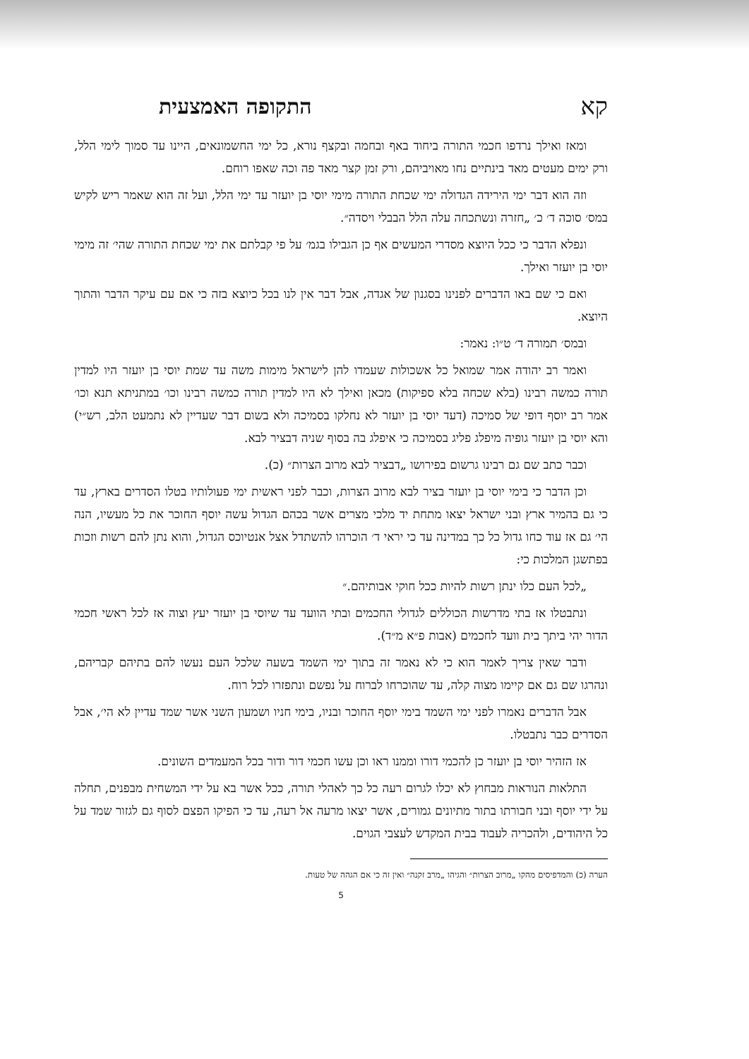קא התקופה האמצעית
ומאז ואילך נרדפו חכמי התורה ביחוד באף ובחמה ובקצף נורא, כל ימי החשמונאים, היינו עד סמוך לימי הלל, ורק ימים מעטים מאד בינתיים נחו מאויביהם, ורק זמן קצר מאד פה וכה שאפו רוחם.
וזה הוא דבר ימי הירידה הגדולה ימי שכחת התורה מימי יוסי בן יועזר עד ימי הלל, ועל זה הוא שאמר ריש לקיש במס׳ סוכה ד׳ כ׳ „חזרה ונשתכחה עלה הלל הבבלי ויסדה״.
ונפלא הדבר כי ככל היוצא מסדרי המעשים אף כן הגבילו בגמ׳ על פי קבלתם את ימי שכחת התורה שהי׳ זה מימי יוסי בן יועזר ואילך.
ואם כי שם באו הדברים לפנינו בסגנון של אגדה, אבל דבר אין לנו בכל כיוצא בזה כי אם עם עיקר הדבר והתוך היוצא.
ובמס׳ תמורה ד׳ ט״ו: נאמר:
ואמר רב יהודה אמר שמואל כל אשכולות שעמדו להן לישראל מימות משה עד שמת יוסי בן יועזר היו למדין תורה כמשה רבינו (בלא שכחה בלא ספיקות) מכאן ואילך לא היו למדין תורה כמשה רבינו וכו׳ במתניתא תנא וכו׳ אמר רב יוסף דופי של סמיכה (דעד יוסי בן יועזר לא נחלקו בסמיכה ולא בשום דבר שעדיין לא נתמעט הלב, רש״י) והא יוסי בן יועזר גופיה מיפלג פליג בסמיכה כי איפלג בה בסוף שניה דבציר לבא.
וכבר כתב שם גם רבינו גרשום בפירושו „דבציר לבא מרוב הצרות״ (כ).
וכן הדבר כי בימי יוסי בן יועזר בציר לבא מרוב הצרות, וכבר לפני ראשית ימי פעולותיו בטלו הסדרים בארץ, עד כי גם בהמיר ארץ ובני ישראל יצאו מתחת יד מלכי מצרים אשר בכהם הגדול עשה יוסף החוכר את כל מעשיו, הנה הי׳ גם אז עוד כחו גדול כל כך במדינה עד כי יראי ד׳ הוכרהו להשתדל אצל אנטיוכס הגדול, והוא נתן להם רשות וזכות בפתשגן המלכות כי:
„לכל העם כלו ינתן רשות להיות ככל חוקי אבותיהם.״
ונתבטלו אז בתי מדרשות הכוללים לגדולי החכמים ובתי הוועד עד שיוסי בן יועזר יעץ וצוה אז לכל ראשי חכמי הדור יהי ביתך בית וועד לחכמים (אבות פ״א מ״ד).
ודבר שאין צריך לאמר הוא כי לא נאמר זה בתוך ימי השמד בשעה שלכל העם נעשו להם בתיהם קבריהם, ונהרגו שם גם אם קיימו מצוה קלה, עד שהוכרחו לברוח על נפשם ונתפזרו לכל רוח.
אבל הדברים נאמרו לפני ימי השמד בימי יוסף החוכר ובניו, בימי חניו ושמעון השני אשר שמד עדיין לא הי׳, אבל הסדרים כבר נתבטלו.
אז הזהיר יוסי בן יועזר כן להכמי דורו וממנו ראו וכן עשו חכמי דור ודור בכל המעמדים השונים.
התלאות הנוראות מבחוץ לא יכלו לגרום רעה כל כך לאהלי תורה, ככל אשר בא על ידי המשחית מבפנים, תחלה על ידי יוסף ובני חבורתו בתור מתיונים גמורים, אשר יצאו מרעה אל רעה, עד כי הפיקו הפצם לסוף גם לגזור שמד על כל היהודים, ולהכריה לעבוד בבית המקדש לעצבי הגוים.
הערה (כ) והמדפיסים מהקו „מרוב הצרות״ והגיהו „מרב זקנה״ ואין זה כי אם הגהה של טעות.
5